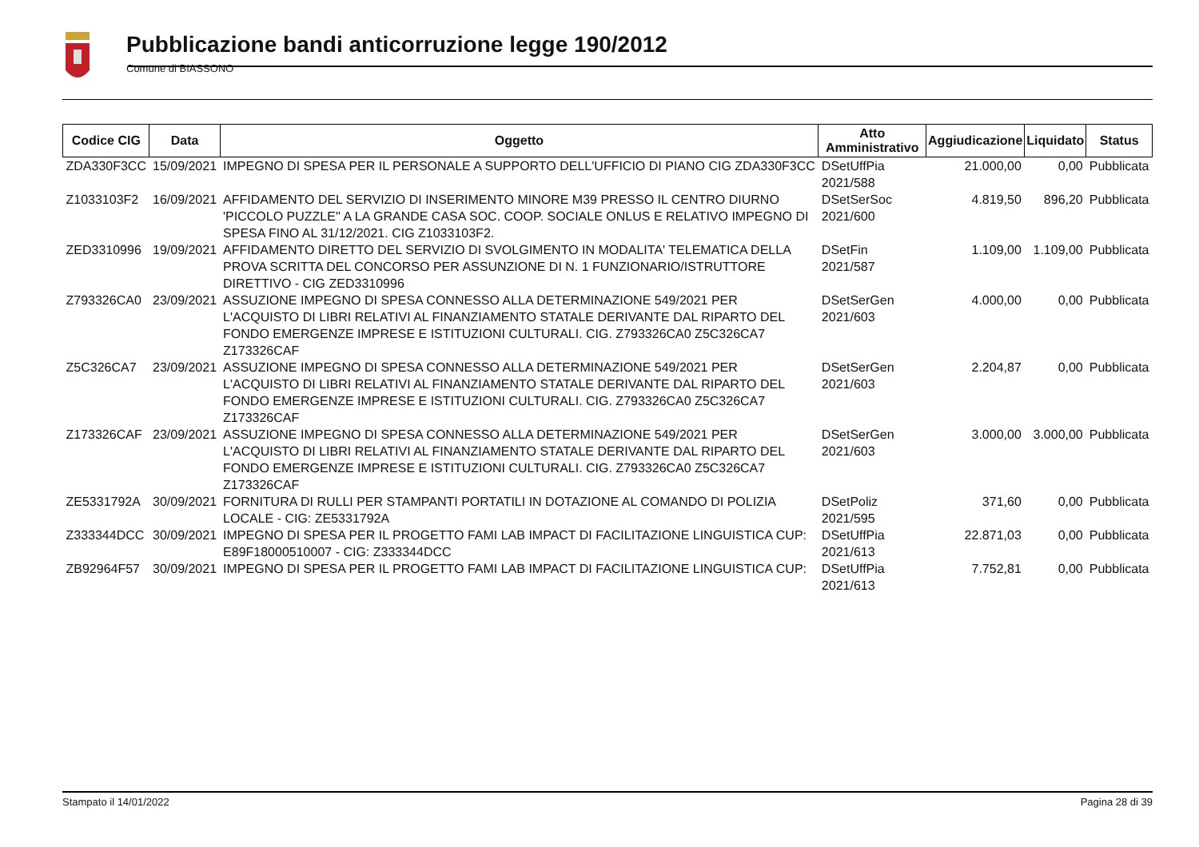Pubblicazione bandi anticorruzione legge 190/2012
Comune di BIASSONO
| Codice CIG | Data | Oggetto | Atto Amministrativo | Aggiudicazione | Liquidato | Status |
| --- | --- | --- | --- | --- | --- | --- |
| ZDA330F3CC | 15/09/2021 | IMPEGNO DI SPESA PER IL PERSONALE A SUPPORTO DELL'UFFICIO DI PIANO CIG ZDA330F3CC | DSetUffPia 2021/588 | 21.000,00 | 0,00 | Pubblicata |
| Z1033103F2 | 16/09/2021 | AFFIDAMENTO DEL SERVIZIO DI INSERIMENTO MINORE M39 PRESSO IL CENTRO DIURNO 'PICCOLO PUZZLE'' A LA GRANDE CASA SOC. COOP. SOCIALE ONLUS E RELATIVO IMPEGNO DI SPESA FINO AL 31/12/2021. CIG Z1033103F2. | DSetSerSoc 2021/600 | 4.819,50 | 896,20 | Pubblicata |
| ZED3310996 | 19/09/2021 | AFFIDAMENTO DIRETTO DEL SERVIZIO DI SVOLGIMENTO IN MODALITA' TELEMATICA DELLA PROVA SCRITTA DEL CONCORSO PER ASSUNZIONE DI N. 1 FUNZIONARIO/ISTRUTTORE DIRETTIVO - CIG ZED3310996 | DSetFin 2021/587 | 1.109,00 | 1.109,00 | Pubblicata |
| Z793326CA0 | 23/09/2021 | ASSUZIONE IMPEGNO DI SPESA CONNESSO ALLA DETERMINAZIONE 549/2021 PER L'ACQUISTO DI LIBRI RELATIVI AL FINANZIAMENTO STATALE DERIVANTE DAL RIPARTO DEL FONDO EMERGENZE IMPRESE E ISTITUZIONI CULTURALI. CIG. Z793326CA0 Z5C326CA7 Z173326CAF | DSetSerGen 2021/603 | 4.000,00 | 0,00 | Pubblicata |
| Z5C326CA7 | 23/09/2021 | ASSUZIONE IMPEGNO DI SPESA CONNESSO ALLA DETERMINAZIONE 549/2021 PER L'ACQUISTO DI LIBRI RELATIVI AL FINANZIAMENTO STATALE DERIVANTE DAL RIPARTO DEL FONDO EMERGENZE IMPRESE E ISTITUZIONI CULTURALI. CIG. Z793326CA0 Z5C326CA7 Z173326CAF | DSetSerGen 2021/603 | 2.204,87 | 0,00 | Pubblicata |
| Z173326CAF | 23/09/2021 | ASSUZIONE IMPEGNO DI SPESA CONNESSO ALLA DETERMINAZIONE 549/2021 PER L'ACQUISTO DI LIBRI RELATIVI AL FINANZIAMENTO STATALE DERIVANTE DAL RIPARTO DEL FONDO EMERGENZE IMPRESE E ISTITUZIONI CULTURALI. CIG. Z793326CA0 Z5C326CA7 Z173326CAF | DSetSerGen 2021/603 | 3.000,00 | 3.000,00 | Pubblicata |
| ZE5331792A | 30/09/2021 | FORNITURA DI RULLI PER STAMPANTI PORTATILI IN DOTAZIONE AL COMANDO DI POLIZIA LOCALE - CIG: ZE5331792A | DSetPoliz 2021/595 | 371,60 | 0,00 | Pubblicata |
| Z333344DCC | 30/09/2021 | IMPEGNO DI SPESA PER IL PROGETTO FAMI LAB IMPACT DI FACILITAZIONE LINGUISTICA CUP: E89F18000510007 - CIG: Z333344DCC | DSetUffPia 2021/613 | 22.871,03 | 0,00 | Pubblicata |
| ZB92964F57 | 30/09/2021 | IMPEGNO DI SPESA PER IL PROGETTO FAMI LAB IMPACT DI FACILITAZIONE LINGUISTICA CUP: | DSetUffPia 2021/613 | 7.752,81 | 0,00 | Pubblicata |
Stampato il 14/01/2022 Pagina 28 di 39